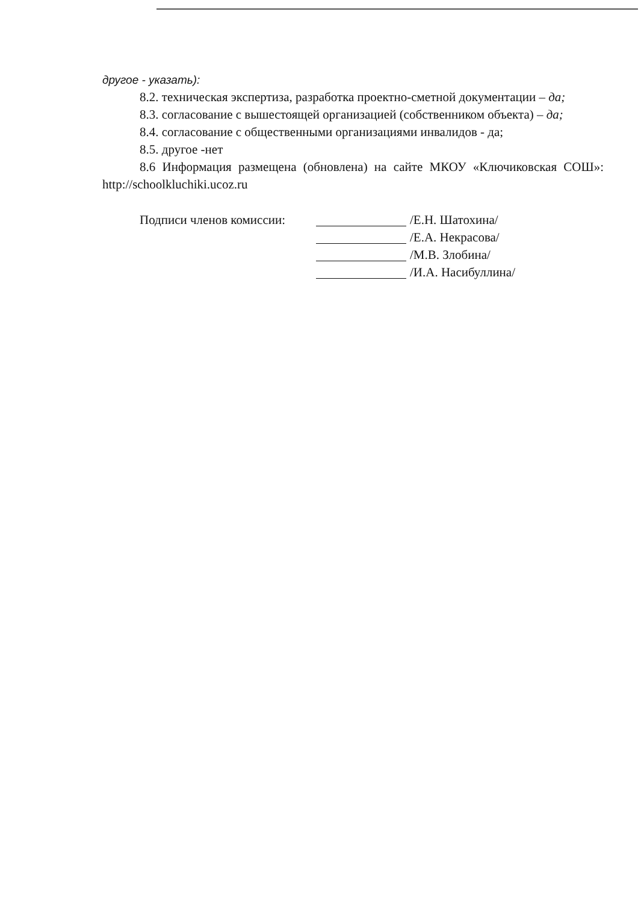другое - указать):
8.2. техническая экспертиза, разработка проектно-сметной документации – да;
8.3. согласование с вышестоящей организацией (собственником объекта) – да;
8.4. согласование с общественными организациями инвалидов - да;
8.5. другое -нет
8.6 Информация размещена (обновлена) на сайте МКОУ «Ключиковская СОШ»: http://schoolkluchiki.ucoz.ru
Подписи членов комиссии: /Е.Н. Шатохина/
/Е.А. Некрасова/
/М.В. Злобина/
/И.А. Насибуллина/